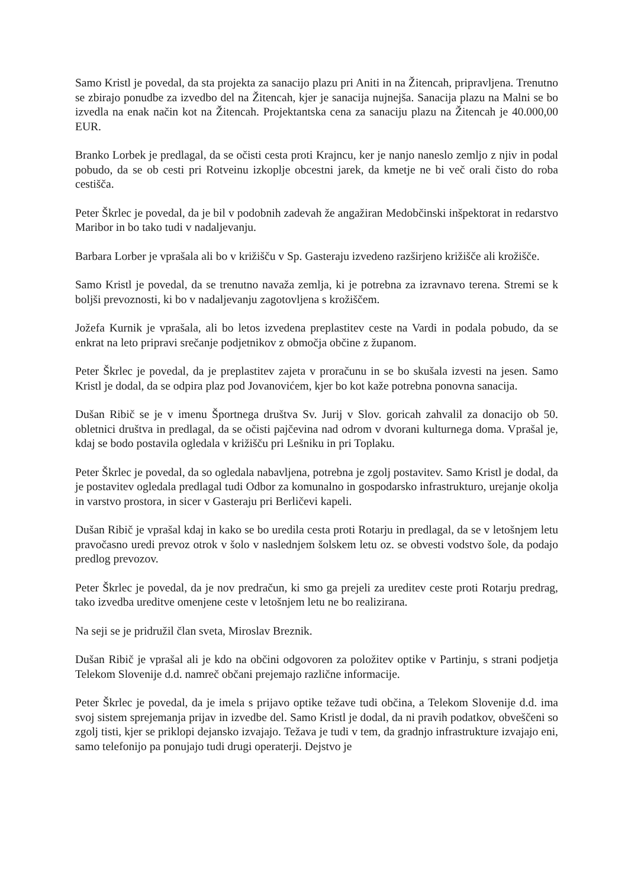Samo Kristl je povedal, da sta projekta za sanacijo plazu pri Aniti in na Žitencah, pripravljena. Trenutno se zbirajo ponudbe za izvedbo del na Žitencah, kjer je sanacija nujnejša. Sanacija plazu na Malni se bo izvedla na enak način kot na Žitencah. Projektantska cena za sanaciju plazu na Žitencah je 40.000,00 EUR.
Branko Lorbek je predlagal, da se očisti cesta proti Krajncu, ker je nanjo naneslo zemljo z njiv in podal pobudo, da se ob cesti pri Rotveinu izkoplje obcestni jarek, da kmetje ne bi več orali čisto do roba cestišča.
Peter Škrlec je povedal, da je bil v podobnih zadevah že angažiran Medobčinski inšpektorat in redarstvo Maribor in bo tako tudi v nadaljevanju.
Barbara Lorber je vprašala ali bo v križišču v Sp. Gasteraju izvedeno razširjeno križišče ali krožišče.
Samo Kristl je povedal, da se trenutno navaža zemlja, ki je potrebna za izravnavo terena. Stremi se k boljši prevoznosti, ki bo v nadaljevanju zagotovljena s krožiščem.
Jožefa Kurnik je vprašala, ali bo letos izvedena preplastitev ceste na Vardi in podala pobudo, da se enkrat na leto pripravi srečanje podjetnikov z območja občine z županom.
Peter Škrlec je povedal, da je preplastitev zajeta v proračunu in se bo skušala izvesti na jesen. Samo Kristl je dodal, da se odpira plaz pod Jovanovićem, kjer bo kot kaže potrebna ponovna sanacija.
Dušan Ribič se je v imenu Športnega društva Sv. Jurij v Slov. goricah zahvalil za donacijo ob 50. obletnici društva in predlagal, da se očisti pajčevina nad odrom v dvorani kulturnega doma. Vprašal je, kdaj se bodo postavila ogledala v križišču pri Lešniku in pri Toplaku.
Peter Škrlec je povedal, da so ogledala nabavljena, potrebna je zgolj postavitev. Samo Kristl je dodal, da je postavitev ogledala predlagal tudi Odbor za komunalno in gospodarsko infrastrukturo, urejanje okolja in varstvo prostora, in sicer v Gasteraju pri Berličevi kapeli.
Dušan Ribič je vprašal kdaj in kako se bo uredila cesta proti Rotarju in predlagal, da se v letošnjem letu pravočasno uredi prevoz otrok v šolo v naslednjem šolskem letu oz. se obvesti vodstvo šole, da podajo predlog prevozov.
Peter Škrlec je povedal, da je nov predračun, ki smo ga prejeli za ureditev ceste proti Rotarju predrag, tako izvedba ureditve omenjene ceste v letošnjem letu ne bo realizirana.
Na seji se je pridružil član sveta, Miroslav Breznik.
Dušan Ribič je vprašal ali je kdo na občini odgovoren za položitev optike v Partinju, s strani podjetja Telekom Slovenije d.d. namreč občani prejemajo različne informacije.
Peter Škrlec je povedal, da je imela s prijavo optike težave tudi občina, a Telekom Slovenije d.d. ima svoj sistem sprejemanja prijav in izvedbe del. Samo Kristl je dodal, da ni pravih podatkov, obveščeni so zgolj tisti, kjer se priklopi dejansko izvajajo. Težava je tudi v tem, da gradnjo infrastrukture izvajajo eni, samo telefonijo pa ponujajo tudi drugi operaterji. Dejstvo je